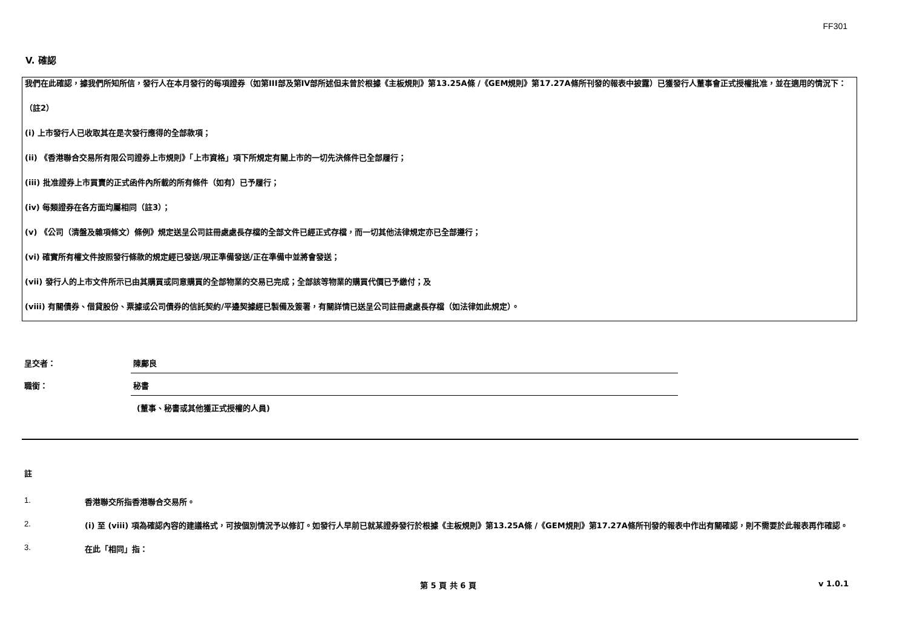FF301
V. 確認
我們在此確認，據我們所知所信，發行人在本月發行的每項證券（如第III部及第IV部所述但未曾於根據《主板規則》第13.25A條 /《GEM規則》第17.27A條所刊發的報表中披露）已獲發行人董事會正式授權批准，並在適用的情況下：
（註2）
(i) 上市發行人已收取其在是次發行應得的全部款項；
(ii) 《香港聯合交易所有限公司證券上市規則》「上市資格」項下所規定有關上市的一切先決條件已全部履行；
(iii) 批准證券上市買賣的正式函件內所載的所有條件（如有）已予履行；
(iv) 每類證券在各方面均屬相同（註3）；
(v) 《公司（清盤及雜項條文）條例》規定送呈公司註冊處處長存檔的全部文件已經正式存檔，而一切其他法律規定亦已全部遵行；
(vi) 確實所有權文件按照發行條款的規定經已發送/現正準備發送/正在準備中並將會發送；
(vii) 發行人的上市文件所示已由其購買或同意購買的全部物業的交易已完成；全部該等物業的購買代價已予繳付；及
(viii) 有關債券、借貸股份、票據或公司債券的信託契約/平邊契據經已製備及簽署，有關詳情已送呈公司註冊處處長存檔（如法律如此規定）。
呈交者：
陳鄺良
職銜：
秘書
(董事、秘書或其他獲正式授權的人員)
註
1. 香港聯交所指香港聯合交易所。
2. (i) 至 (viii) 項為確認內容的建議格式，可按個別情況予以修訂。如發行人早前已就某證券發行於根據《主板規則》第13.25A條 /《GEM規則》第17.27A條所刊發的報表中作出有關確認，則不需要於此報表再作確認。
3. 在此「相同」指：
第 5 頁 共 6 頁 v 1.0.1